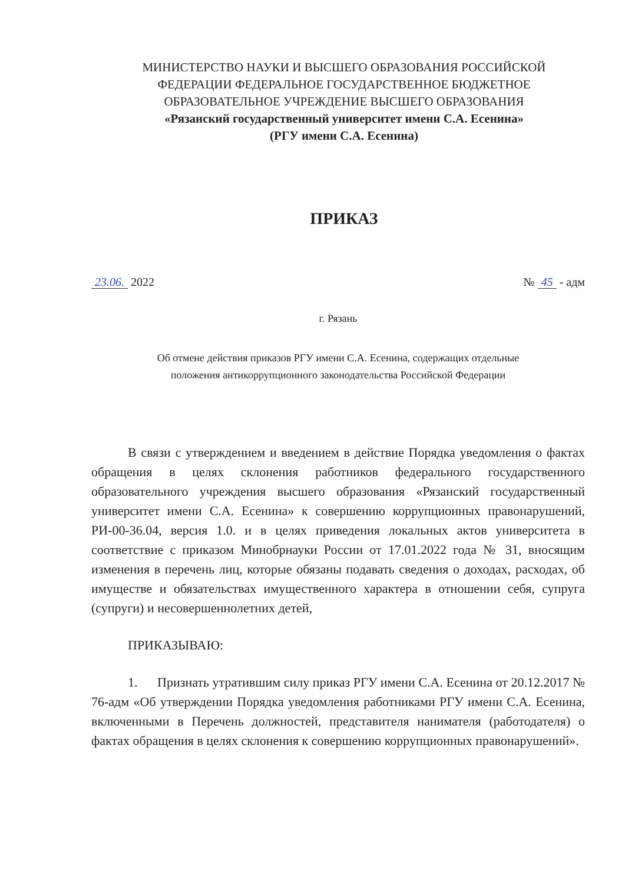МИНИСТЕРСТВО НАУКИ И ВЫСШЕГО ОБРАЗОВАНИЯ РОССИЙСКОЙ
ФЕДЕРАЦИИ ФЕДЕРАЛЬНОЕ ГОСУДАРСТВЕННОЕ БЮДЖЕТНОЕ
ОБРАЗОВАТЕЛЬНОЕ УЧРЕЖДЕНИЕ ВЫСШЕГО ОБРАЗОВАНИЯ
«Рязанский государственный университет имени С.А. Есенина»
(РГУ имени С.А. Есенина)
ПРИКАЗ
23.06. 2022 № 45 - адм
г. Рязань
Об отмене действия приказов РГУ имени С.А. Есенина, содержащих отдельные
положения антикоррупционного законодательства Российской Федерации
В связи с утверждением и введением в действие Порядка уведомления о фактах обращения в целях склонения работников федерального государственного образовательного учреждения высшего образования «Рязанский государственный университет имени С.А. Есенина» к совершению коррупционных правонарушений, РИ-00-36.04, версия 1.0. и в целях приведения локальных актов университета в соответствие с приказом Минобрнауки России от 17.01.2022 года № 31, вносящим изменения в перечень лиц, которые обязаны подавать сведения о доходах, расходах, об имуществе и обязательствах имущественного характера в отношении себя, супруга (супруги) и несовершеннолетних детей,
ПРИКАЗЫВАЮ:
1. Признать утратившим силу приказ РГУ имени С.А. Есенина от 20.12.2017 № 76-адм «Об утверждении Порядка уведомления работниками РГУ имени С.А. Есенина, включенными в Перечень должностей, представителя нанимателя (работодателя) о фактах обращения в целях склонения к совершению коррупционных правонарушений».